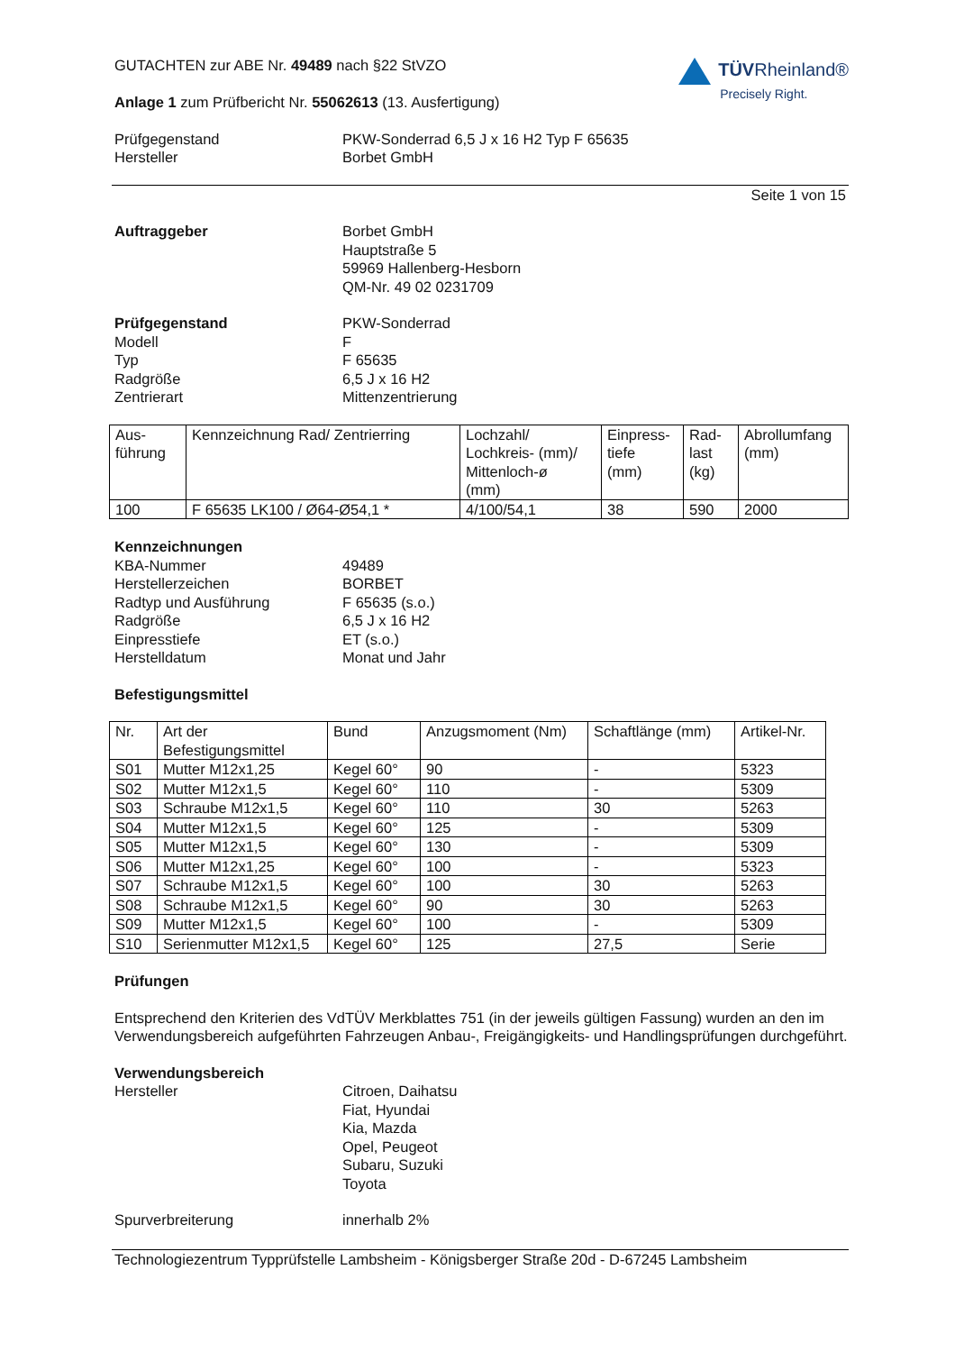GUTACHTEN zur ABE Nr. 49489 nach §22 StVZO
Anlage 1 zum Prüfbericht Nr. 55062613 (13. Ausfertigung)
TÜVRheinland®
Precisely Right.
Prüfgegenstand
Hersteller
PKW-Sonderrad 6,5 J x 16 H2 Typ F 65635
Borbet GmbH
Seite 1 von 15
Auftraggeber Borbet GmbH
Hauptstraße 5
59969 Hallenberg-Hesborn
QM-Nr. 49 02 0231709
Prüfgegenstand
Modell
Typ
Radgröße
Zentrierart
PKW-Sonderrad
F
F 65635
6,5 J x 16 H2
Mittenzentrierung
| Aus- führung | Kennzeichnung Rad/ Zentrierring | Lochzahl/ Lochkreis- (mm)/ Mittenloch-ø (mm) | Einpress- tiefe (mm) | Rad- last (kg) | Abrollumfang (mm) |
| 100 | F 65635 LK100 / Ø64-Ø54,1 * | 4/100/54,1 | 38 | 590 | 2000 |
Kennzeichnungen
KBA-Nummer
Herstellerzeichen
Radtyp und Ausführung
Radgröße
Einpresstiefe
Herstelldatum
49489
BORBET
F 65635 (s.o.)
6,5 J x 16 H2
ET (s.o.)
Monat und Jahr
Befestigungsmittel
| Nr. | Art der Befestigungsmittel | Bund | Anzugsmoment (Nm) | Schaftlänge (mm) | Artikel-Nr. |
| S01 | Mutter M12x1,25 | Kegel 60° | 90 | - | 5323 |
| S02 | Mutter M12x1,5 | Kegel 60° | 110 | - | 5309 |
| S03 | Schraube M12x1,5 | Kegel 60° | 110 | 30 | 5263 |
| S04 | Mutter M12x1,5 | Kegel 60° | 125 | - | 5309 |
| S05 | Mutter M12x1,5 | Kegel 60° | 130 | - | 5309 |
| S06 | Mutter M12x1,25 | Kegel 60° | 100 | - | 5323 |
| S07 | Schraube M12x1,5 | Kegel 60° | 100 | 30 | 5263 |
| S08 | Schraube M12x1,5 | Kegel 60° | 90 | 30 | 5263 |
| S09 | Mutter M12x1,5 | Kegel 60° | 100 | - | 5309 |
| S10 | Serienmutter M12x1,5 | Kegel 60° | 125 | 27,5 | Serie |
Prüfungen
Entsprechend den Kriterien des VdTÜV Merkblattes 751 (in der jeweils gültigen Fassung) wurden an den im Verwendungsbereich aufgeführten Fahrzeugen Anbau-, Freigängigkeits- und Handlingsprüfungen durchgeführt.
Verwendungsbereich
Hersteller
Citroen, Daihatsu
Fiat, Hyundai
Kia, Mazda
Opel, Peugeot
Subaru, Suzuki
Toyota
Spurverbreiterung innerhalb 2%
Technologiezentrum Typprüfstelle Lambsheim - Königsberger Straße 20d - D-67245 Lambsheim